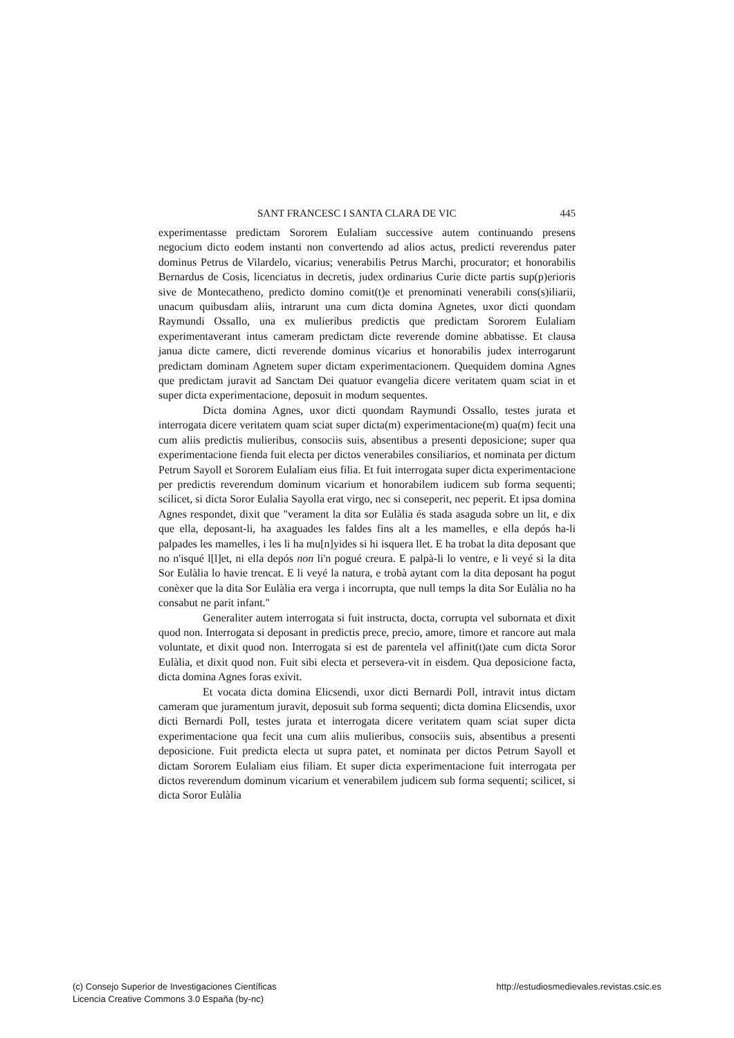SANT FRANCESC I SANTA CLARA DE VIC 445
experimentasse predictam Sororem Eulaliam successive autem continuando presens negocium dicto eodem instanti non convertendo ad alios actus, predicti reverendus pater dominus Petrus de Vilardelo, vicarius; venerabilis Petrus Marchi, procurator; et honorabilis Bernardus de Cosis, licenciatus in decretis, judex ordinarius Curie dicte partis sup(p)erioris sive de Montecatheno, predicto domino comit(t)e et prenominati venerabili cons(s)iliarii, unacum quibusdam aliis, intrarunt una cum dicta domina Agnetes, uxor dicti quondam Raymundi Ossallo, una ex mulieribus predictis que predictam Sororem Eulaliam experimentaverant intus cameram predictam dicte reverende domine abbatisse. Et clausa janua dicte camere, dicti reverende dominus vicarius et honorabilis judex interrogarunt predictam dominam Agnetem super dictam experimentacionem. Quequidem domina Agnes que predictam juravit ad Sanctam Dei quatuor evangelia dicere veritatem quam sciat in et super dicta experimentacione, deposuit in modum sequentes.
Dicta domina Agnes, uxor dicti quondam Raymundi Ossallo, testes jurata et interrogata dicere veritatem quam sciat super dicta(m) experimentacione(m) qua(m) fecit una cum aliis predictis mulieribus, consociis suis, absentibus a presenti deposicione; super qua experimentacione fienda fuit electa per dictos venerabiles consiliarios, et nominata per dictum Petrum Sayoll et Sororem Eulaliam eius filia. Et fuit interrogata super dicta experimentacione per predictis reverendum dominum vicarium et honorabilem iudicem sub forma sequenti; scilicet, si dicta Soror Eulalia Sayolla erat virgo, nec si conseperit, nec peperit. Et ipsa domina Agnes respondet, dixit que "verament la dita sor Eulàlia és stada asaguda sobre un lit, e dix que ella, deposant-li, ha axaguades les faldes fins alt a les mamelles, e ella depós ha-li palpades les mamelles, i les li ha mu[n]yides si hi isquera llet. E ha trobat la dita deposant que no n'isqué l[l]et, ni ella depós non li'n pogué creura. E palpà-li lo ventre, e li veyé si la dita Sor Eulàlia lo havie trencat. E li veyé la natura, e trobà aytant com la dita deposant ha pogut conèxer que la dita Sor Eulàlia era verga i incorrupta, que null temps la dita Sor Eulàlia no ha consabut ne parit infant."
Generaliter autem interrogata si fuit instructa, docta, corrupta vel subornata et dixit quod non. Interrogata si deposant in predictis prece, precio, amore, timore et rancore aut mala voluntate, et dixit quod non. Interrogata si est de parentela vel affinit(t)ate cum dicta Soror Eulàlia, et dixit quod non. Fuit sibi electa et persevera-vit in eisdem. Qua deposicione facta, dicta domina Agnes foras exivit.
Et vocata dicta domina Elicsendi, uxor dicti Bernardi Poll, intravit intus dictam cameram que juramentum juravit, deposuit sub forma sequenti; dicta domina Elicsendis, uxor dicti Bernardi Poll, testes jurata et interrogata dicere veritatem quam sciat super dicta experimentacione qua fecit una cum aliis mulieribus, consociis suis, absentibus a presenti deposicione. Fuit predicta electa ut supra patet, et nominata per dictos Petrum Sayoll et dictam Sororem Eulaliam eius filiam. Et super dicta experimentacione fuit interrogata per dictos reverendum dominum vicarium et venerabilem judicem sub forma sequenti; scilicet, si dicta Soror Eulàlia
(c) Consejo Superior de Investigaciones Científicas
Licencia Creative Commons 3.0 España (by-nc)
http://estudiosmedievales.revistas.csic.es